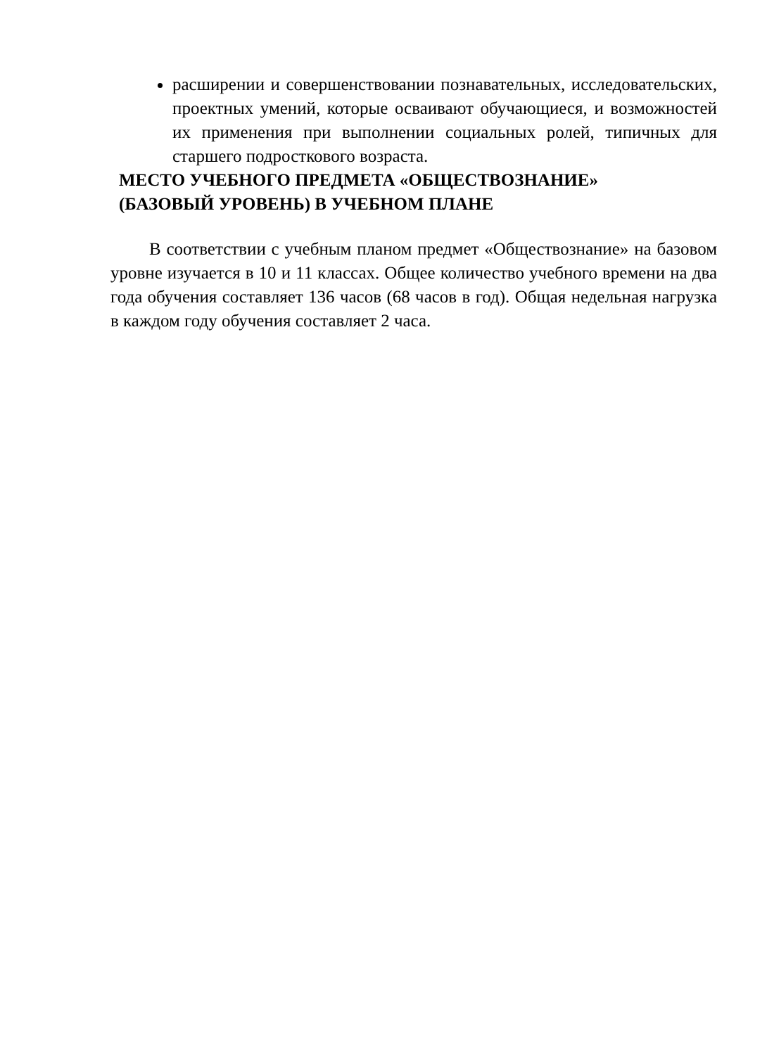расширении и совершенствовании познавательных, исследовательских, проектных умений, которые осваивают обучающиеся, и возможностей их применения при выполнении социальных ролей, типичных для старшего подросткового возраста.
МЕСТО УЧЕБНОГО ПРЕДМЕТА «ОБЩЕСТВОЗНАНИЕ»
(БАЗОВЫЙ УРОВЕНЬ) В УЧЕБНОМ ПЛАНЕ
В соответствии с учебным планом предмет «Обществознание» на базовом уровне изучается в 10 и 11 классах. Общее количество учебного времени на два года обучения составляет 136 часов (68 часов в год). Общая недельная нагрузка в каждом году обучения составляет 2 часа.